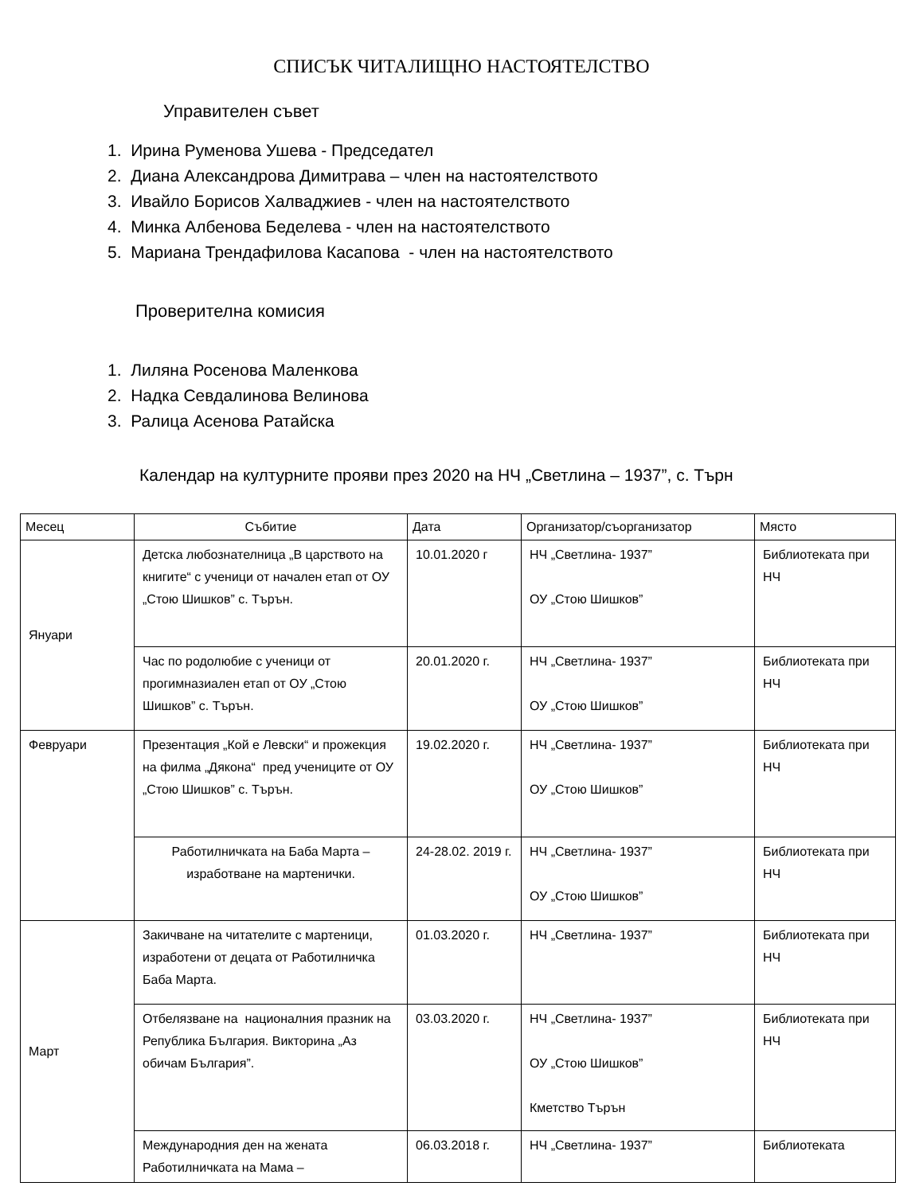СПИСЪК ЧИТАЛИЩНО НАСТОЯТЕЛСТВО
Управителен съвет
1. Ирина Руменова Ушева - Председател
2. Диана Александрова Димитрава – член на настоятелството
3. Ивайло Борисов Халваджиев - член на настоятелството
4. Минка Албенова Беделева - член на настоятелството
5. Мариана Трендафилова Касапова - член на настоятелството
Проверителна комисия
1. Лиляна Росенова Маленкова
2. Надка Севдалинова Велинова
3. Ралица Асенова Ратайска
Календар на културните прояви през 2020 на НЧ „Светлина – 1937”, с. Търн
| Месец | Събитие | Дата | Организатор/съорганизатор | Място |
| --- | --- | --- | --- | --- |
| Януари | Детска любознателница „В царството на книгите“ с ученици от начален етап от ОУ „Стою Шишков” с. Търън. | 10.01.2020 г | НЧ „Светлина- 1937” ОУ „Стою Шишков” | Библиотеката при НЧ |
| | Час по родолюбие с ученици от прогимназиален етап от ОУ „Стою Шишков” с. Търън. | 20.01.2020 г. | НЧ „Светлина- 1937” ОУ „Стою Шишков” | Библиотеката при НЧ |
| Февруари | Презентация „Кой е Левски“ и прожекция на филма „Дякона“ пред учениците от ОУ „Стою Шишков” с. Търън. | 19.02.2020 г. | НЧ „Светлина- 1937” ОУ „Стою Шишков” | Библиотеката при НЧ |
| | Работилничката на Баба Марта – изработване на мартенички. | 24-28.02. 2019 г. | НЧ „Светлина- 1937” ОУ „Стою Шишков” | Библиотеката при НЧ |
| Март | Закичване на читателите с мартеници, изработени от децата от Работилничка Баба Марта. | 01.03.2020 г. | НЧ „Светлина- 1937” | Библиотеката при НЧ |
| | Отбелязване на националния празник на Република България. Викторина „Аз обичам България”. | 03.03.2020 г. | НЧ „Светлина- 1937” ОУ „Стою Шишков” Кметство Търън | Библиотеката при НЧ |
| | Международния ден на жената Работилничката на Мама – | 06.03.2018 г. | НЧ „Светлина- 1937” | Библиотеката |